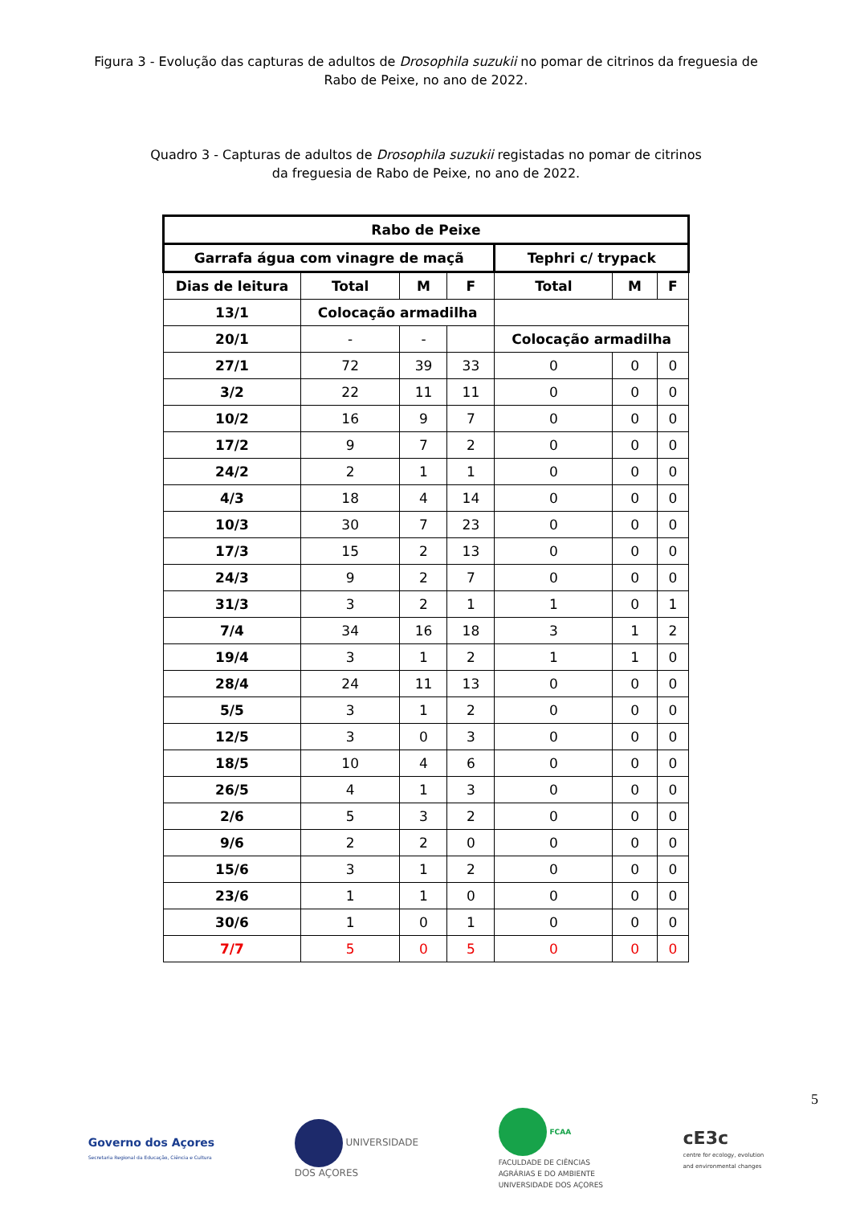Figura 3 - Evolução das capturas de adultos de Drosophila suzukii no pomar de citrinos da freguesia de
Rabo de Peixe, no ano de 2022.
Quadro 3 - Capturas de adultos de Drosophila suzukii registadas no pomar de citrinos
da freguesia de Rabo de Peixe, no ano de 2022.
| Rabo de Peixe | | | | | | |
| --- | --- | --- | --- | --- | --- | --- |
| Garrafa água com vinagre de maçã | | | | Tephri c/ trypack | | |
| Dias de leitura | Total | M | F | Total | M | F |
| 13/1 | Colocação armadilha | | | | | |
| 20/1 | - | - | | Colocação armadilha | | |
| 27/1 | 72 | 39 | 33 | 0 | 0 | 0 |
| 3/2 | 22 | 11 | 11 | 0 | 0 | 0 |
| 10/2 | 16 | 9 | 7 | 0 | 0 | 0 |
| 17/2 | 9 | 7 | 2 | 0 | 0 | 0 |
| 24/2 | 2 | 1 | 1 | 0 | 0 | 0 |
| 4/3 | 18 | 4 | 14 | 0 | 0 | 0 |
| 10/3 | 30 | 7 | 23 | 0 | 0 | 0 |
| 17/3 | 15 | 2 | 13 | 0 | 0 | 0 |
| 24/3 | 9 | 2 | 7 | 0 | 0 | 0 |
| 31/3 | 3 | 2 | 1 | 1 | 0 | 1 |
| 7/4 | 34 | 16 | 18 | 3 | 1 | 2 |
| 19/4 | 3 | 1 | 2 | 1 | 1 | 0 |
| 28/4 | 24 | 11 | 13 | 0 | 0 | 0 |
| 5/5 | 3 | 1 | 2 | 0 | 0 | 0 |
| 12/5 | 3 | 0 | 3 | 0 | 0 | 0 |
| 18/5 | 10 | 4 | 6 | 0 | 0 | 0 |
| 26/5 | 4 | 1 | 3 | 0 | 0 | 0 |
| 2/6 | 5 | 3 | 2 | 0 | 0 | 0 |
| 9/6 | 2 | 2 | 0 | 0 | 0 | 0 |
| 15/6 | 3 | 1 | 2 | 0 | 0 | 0 |
| 23/6 | 1 | 1 | 0 | 0 | 0 | 0 |
| 30/6 | 1 | 0 | 1 | 0 | 0 | 0 |
| 7/7 | 5 | 0 | 5 | 0 | 0 | 0 |
5
Governo dos Açores
Secretaria Regional da Educação, Ciência e Cultura
UNIVERSIDADE
DOS AÇORES
FCAA
FACULDADE DE CIÊNCIAS
AGRÁRIAS E DO AMBIENTE
UNIVERSIDADE DOS AÇORES
cE3c
centre for ecology, evolution
and environmental changes